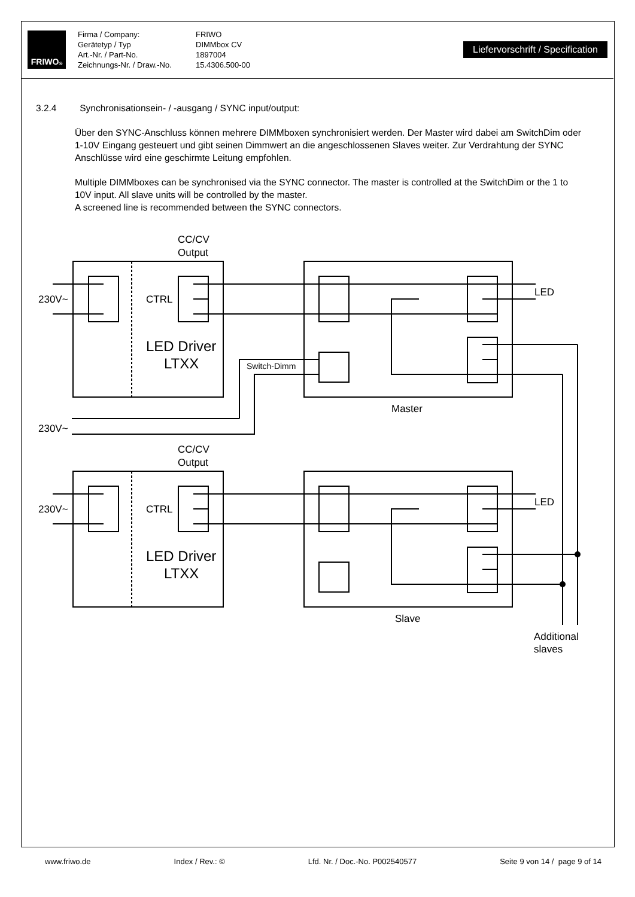FRIWO<sup>®</sup>
Firma / Company: FRIWO Gerätetyp / Typ DIMMbox CV Art.-Nr. / Part-No. 1897004 Zeichnungs-Nr. / Draw.-No. 15.4306.500-00
Liefervorschrift / Specification
3.2.4 Synchronisationsein- / -ausgang / SYNC input/output:
Über den SYNC-Anschluss können mehrere DIMMboxen synchronisiert werden. Der Master wird dabei am SwitchDim oder 1-10V Eingang gesteuert und gibt seinen Dimmwert an die angeschlossenen Slaves weiter. Zur Verdrahtung der SYNC Anschlüsse wird eine geschirmte Leitung empfohlen.
Multiple DIMMboxes can be synchronised via the SYNC connector. The master is controlled at the SwitchDim or the 1 to 10V input. All slave units will be controlled by the master.
A screened line is recommended between the SYNC connectors.
CC/CV
Output
230V~
CTRL
LED Driver
LTXX
Switch-Dimm
LED
Master
230V~
CC/CV
Output
230V~
CTRL
LED Driver
LTXX
LED
Slave
Additional
slaves
www.friwo.de Index / Rev.: © Lfd. Nr. / Doc.-No. P002540577 Seite 9 von 14 / page 9 of 14